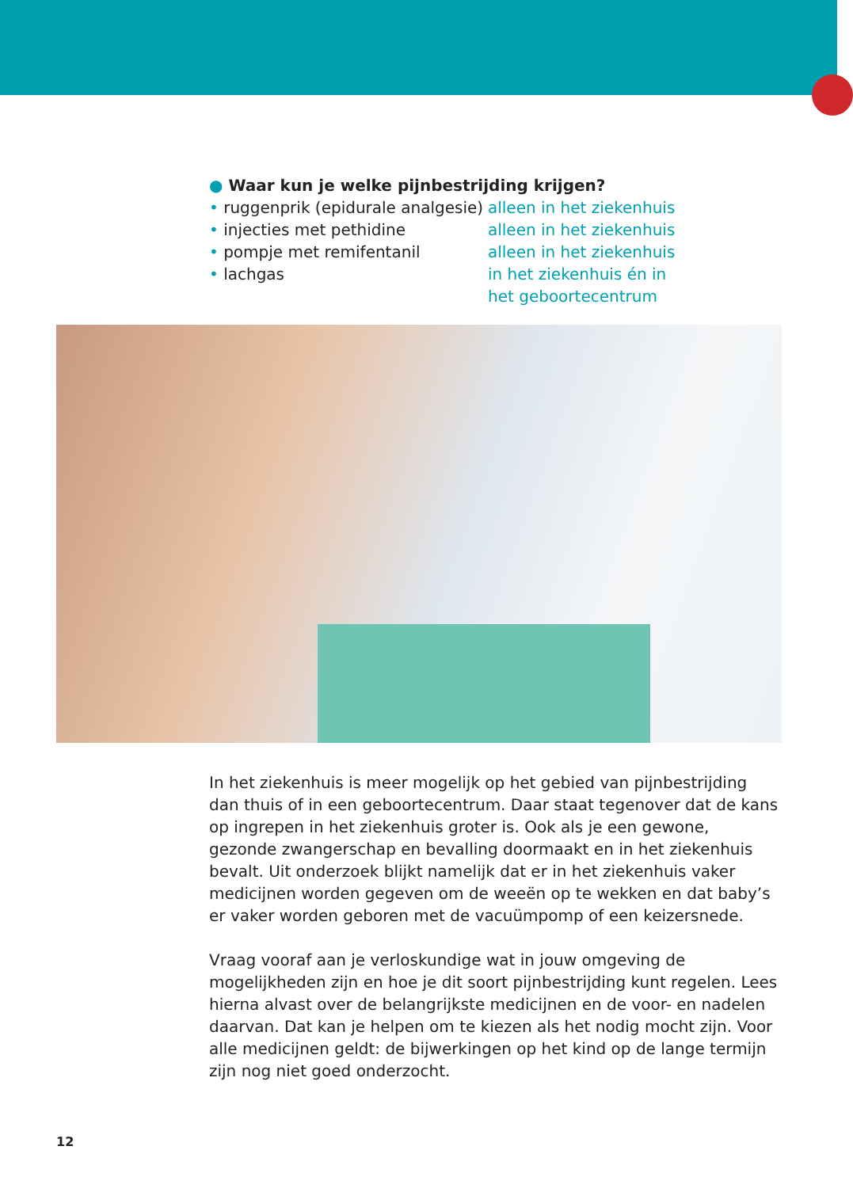● Waar kun je welke pijnbestrijding krijgen?
• ruggenprik (epidurale analgesie)
alleen in het ziekenhuis
• injecties met pethidine alleen in het ziekenhuis
• pompje met remifentanil alleen in het ziekenhuis
• lachgas in het ziekenhuis én in het geboortecentrum
In het ziekenhuis is meer mogelijk op het gebied van pijnbestrijding dan thuis of in een geboortecentrum. Daar staat tegenover dat de kans op ingrepen in het ziekenhuis groter is. Ook als je een gewone, gezonde zwangerschap en bevalling doormaakt en in het ziekenhuis bevalt. Uit onderzoek blijkt namelijk dat er in het ziekenhuis vaker medicijnen worden gegeven om de weeën op te wekken en dat baby’s er vaker worden geboren met de vacuümpomp of een keizersnede.
Vraag vooraf aan je verloskundige wat in jouw omgeving de mogelijkheden zijn en hoe je dit soort pijnbestrijding kunt regelen. Lees hierna alvast over de belangrijkste medicijnen en de voor- en nadelen daarvan. Dat kan je helpen om te kiezen als het nodig mocht zijn. Voor alle medicijnen geldt: de bijwerkingen op het kind op de lange termijn zijn nog niet goed onderzocht.
12